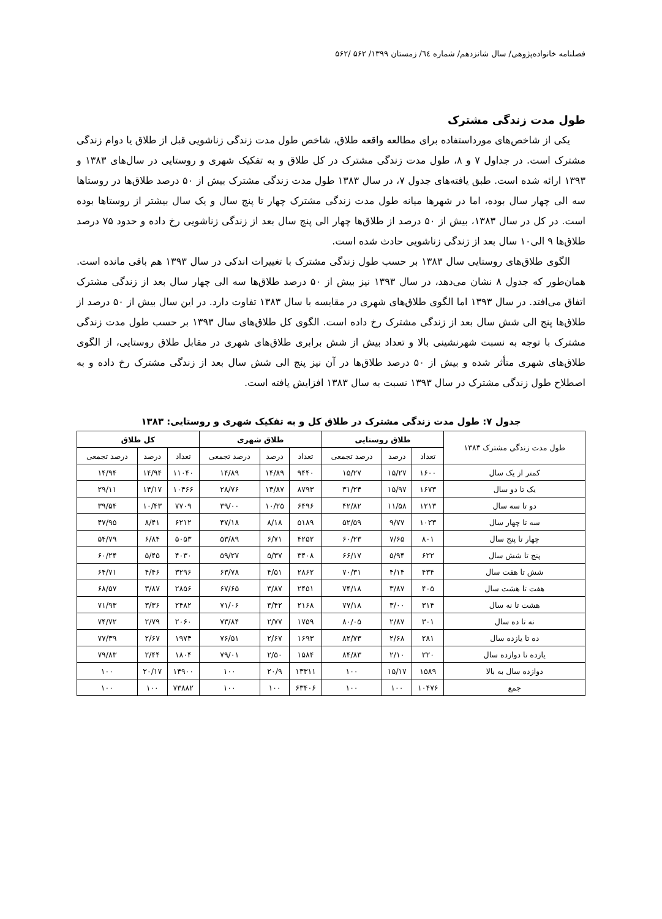فصلنامه خانواده‌پژوهی/ سال شانزدهم/ شماره ٦٤/ زمستان ۱۳۹۹/ ۵۶۲ /۵۶۲
طول مدت زندگی مشترک
یکی از شاخص‌های مورداستفاده برای مطالعه واقعه طلاق، شاخص طول مدت زندگی زناشویی قبل از طلاق یا دوام زندگی مشترک است. در جداول ۷ و ۸، طول مدت زندگی مشترک در کل طلاق و به تفکیک شهری و روستایی در سال‌های ۱۳۸۳ و ۱۳۹۳ ارائه شده است. طبق یافته‌های جدول ۷، در سال ۱۳۸۳ طول مدت زندگی مشترک بیش از ۵۰ درصد طلاق‌ها در روستاها سه الی چهار سال بوده، اما در شهرها میانه طول مدت زندگی مشترک چهار تا پنج سال و یک سال بیشتر از روستاها بوده است. در کل در سال ۱۳۸۳، بیش از ۵۰ درصد از طلاق‌ها چهار الی پنج سال بعد از زندگی زناشویی رخ داده و حدود ۷۵ درصد طلاق‌ها ۹ الی۱۰ سال بعد از زندگی زناشویی حادث شده است.
الگوی طلاق‌های روستایی سال ۱۳۸۳ بر حسب طول زندگی مشترک با تغییرات اندکی در سال ۱۳۹۳ هم باقی مانده است. همان‌طور که جدول ۸ نشان می‌دهد، در سال ۱۳۹۳ نیز بیش از ۵۰ درصد طلاق‌ها سه الی چهار سال بعد از زندگی مشترک اتفاق می‌افتد. در سال ۱۳۹۳ اما الگوی طلاق‌های شهری در مقایسه با سال ۱۳۸۳ تفاوت دارد. در این سال بیش از ۵۰ درصد از طلاق‌ها پنج الی شش سال بعد از زندگی مشترک رخ داده است. الگوی کل طلاق‌های سال ۱۳۹۳ بر حسب طول مدت زندگی مشترک با توجه به نسبت شهرنشینی بالا و تعداد بیش از شش برابری طلاق‌های شهری در مقابل طلاق روستایی، از الگوی طلاق‌های شهری متأثر شده و بیش از ۵۰ درصد طلاق‌ها در آن نیز پنج الی شش سال بعد از زندگی مشترک رخ داده و به اصطلاح طول زندگی مشترک در سال ۱۳۹۳ نسبت به سال ۱۳۸۳ افزایش یافته است.
جدول ۷: طول مدت زندگی مشترک در طلاق کل و به تفکیک شهری و روستایی: ۱۳۸۳
| طول مدت زندگی مشترک ۱۳۸۳ | طلاق روستایی | | | طلاق شهری | | | کل طلاق | | |
| --- | --- | --- | --- | --- | --- | --- | --- | --- | --- |
| | تعداد | درصد | درصد تجمعی | تعداد | درصد | درصد تجمعی | تعداد | درصد | درصد تجمعی |
| کمتر از یک سال | ۱۶۰۰ | ۱۵/۲۷ | ۱۵/۲۷ | ۹۴۴۰ | ۱۴/۸۹ | ۱۴/۸۹ | ۱۱۰۴۰ | ۱۴/۹۴ | ۱۴/۹۴ |
| یک تا دو سال | ۱۶۷۳ | ۱۵/۹۷ | ۳۱/۲۴ | ۸۷۹۳ | ۱۳/۸۷ | ۲۸/۷۶ | ۱۰۴۶۶ | ۱۴/۱۷ | ۲۹/۱۱ |
| دو تا سه سال | ۱۲۱۳ | ۱۱/۵۸ | ۴۲/۸۲ | ۶۴۹۶ | ۱۰/۲۵ | ۳۹/۰۰ | ۷۷۰۹ | ۱۰/۴۳ | ۳۹/۵۴ |
| سه تا چهار سال | ۱۰۲۳ | ۹/۷۷ | ۵۲/۵۹ | ۵۱۸۹ | ۸/۱۸ | ۴۷/۱۸ | ۶۲۱۲ | ۸/۴۱ | ۴۷/۹۵ |
| چهار تا پنج سال | ۸۰۱ | ۷/۶۵ | ۶۰/۲۳ | ۴۲۵۲ | ۶/۷۱ | ۵۳/۸۹ | ۵۰۵۳ | ۶/۸۴ | ۵۴/۷۹ |
| پنج تا شش سال | ۶۲۲ | ۵/۹۴ | ۶۶/۱۷ | ۳۴۰۸ | ۵/۳۷ | ۵۹/۲۷ | ۴۰۳۰ | ۵/۴۵ | ۶۰/۲۴ |
| شش تا هفت سال | ۴۳۴ | ۴/۱۴ | ۷۰/۳۱ | ۲۸۶۲ | ۴/۵۱ | ۶۳/۷۸ | ۳۲۹۶ | ۴/۴۶ | ۶۴/۷۱ |
| هفت تا هشت سال | ۴۰۵ | ۳/۸۷ | ۷۴/۱۸ | ۲۴۵۱ | ۳/۸۷ | ۶۷/۶۵ | ۲۸۵۶ | ۳/۸۷ | ۶۸/۵۷ |
| هشت تا نه سال | ۳۱۴ | ۳/۰۰ | ۷۷/۱۸ | ۲۱۶۸ | ۳/۴۲ | ۷۱/۰۶ | ۲۴۸۲ | ۳/۳۶ | ۷۱/۹۳ |
| نه تا ده سال | ۳۰۱ | ۲/۸۷ | ۸۰/۰۵ | ۱۷۵۹ | ۲/۷۷ | ۷۳/۸۴ | ۲۰۶۰ | ۲/۷۹ | ۷۴/۷۲ |
| ده تا یازده سال | ۲۸۱ | ۲/۶۸ | ۸۲/۷۳ | ۱۶۹۳ | ۲/۶۷ | ۷۶/۵۱ | ۱۹۷۴ | ۲/۶۷ | ۷۷/۳۹ |
| یازده تا دوازده سال | ۲۲۰ | ۲/۱۰ | ۸۴/۸۳ | ۱۵۸۴ | ۲/۵۰ | ۷۹/۰۱ | ۱۸۰۴ | ۲/۴۴ | ۷۹/۸۳ |
| دوازده سال به بالا | ۱۵۸۹ | ۱۵/۱۷ | ۱۰۰ | ۱۳۳۱۱ | ۲۰/۹ | ۱۰۰ | ۱۴۹۰۰ | ۲۰/۱۷ | ۱۰۰ |
| جمع | ۱۰۴۷۶ | ۱۰۰ | ۱۰۰ | ۶۳۴۰۶ | ۱۰۰ | ۱۰۰ | ۷۳۸۸۲ | ۱۰۰ | ۱۰۰ |